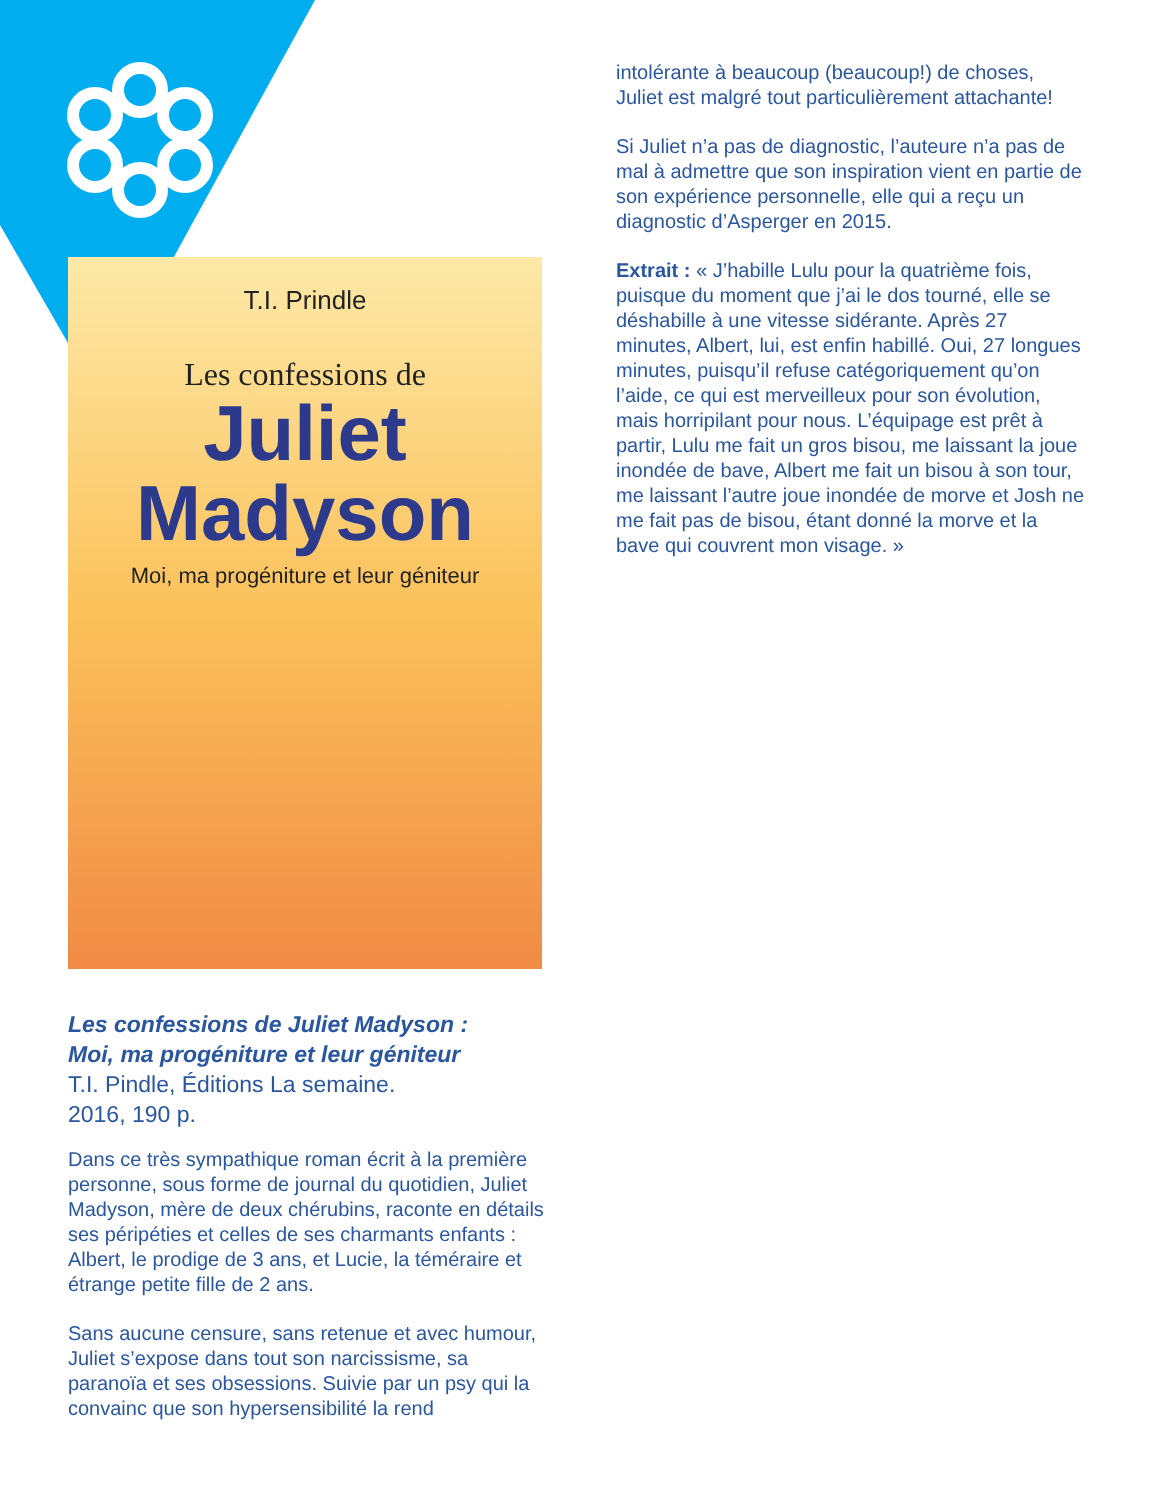T.I. Prindle
Les confessions de
Juliet Madyson
Moi, ma progéniture et leur géniteur
Les confessions de Juliet Madyson :
Moi, ma progéniture et leur géniteur
T.I. Pindle, Éditions La semaine.
2016, 190 p.
Dans ce très sympathique roman écrit à la première personne, sous forme de journal du quotidien, Juliet Madyson, mère de deux chérubins, raconte en détails ses péripéties et celles de ses charmants enfants : Albert, le prodige de 3 ans, et Lucie, la téméraire et étrange petite fille de 2 ans.
Sans aucune censure, sans retenue et avec humour, Juliet s’expose dans tout son narcissisme, sa paranoïa et ses obsessions. Suivie par un psy qui la convainc que son hypersensibilité la rend
intolérante à beaucoup (beaucoup!) de choses, Juliet est malgré tout particulièrement attachante!
Si Juliet n’a pas de diagnostic, l’auteure n’a pas de mal à admettre que son inspiration vient en partie de son expérience personnelle, elle qui a reçu un diagnostic d’Asperger en 2015.
Extrait : « J’habille Lulu pour la quatrième fois, puisque du moment que j’ai le dos tourné, elle se déshabille à une vitesse sidérante. Après 27 minutes, Albert, lui, est enfin habillé. Oui, 27 longues minutes, puisqu’il refuse catégoriquement qu’on l’aide, ce qui est merveilleux pour son évolution, mais horripilant pour nous. L’équipage est prêt à partir, Lulu me fait un gros bisou, me laissant la joue inondée de bave, Albert me fait un bisou à son tour, me laissant l’autre joue inondée de morve et Josh ne me fait pas de bisou, étant donné la morve et la bave qui couvrent mon visage. »